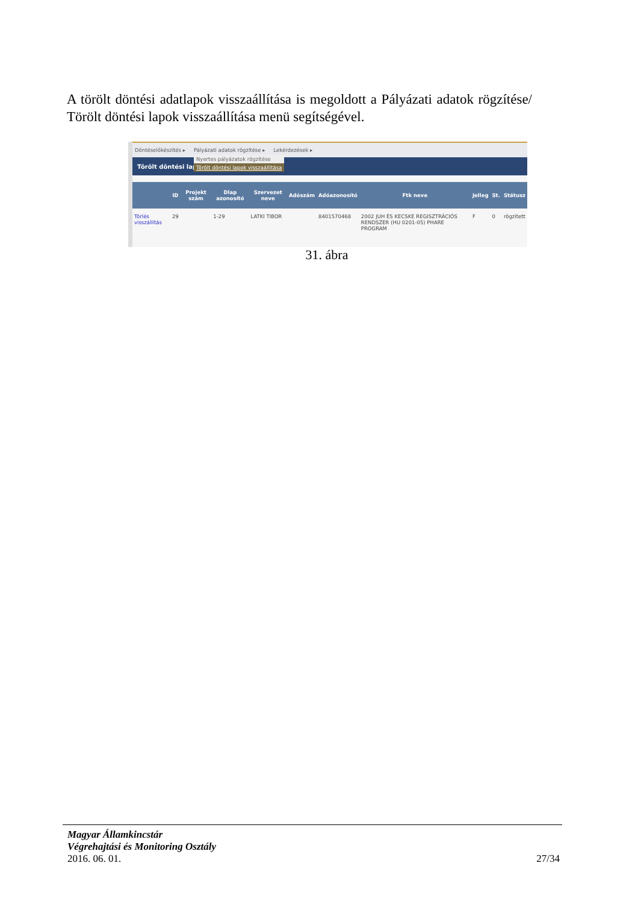A törölt döntési adatlapok visszaállítása is megoldott a Pályázati adatok rögzítése/ Törölt döntési lapok visszaállítása menü segítségével.
Döntéselőkészítés ▸ Pályázati adatok rögzítése ▸ Lekérdezések ▸
Törölt döntési lap
Nyertes pályázatok rögzítése
Törölt döntési lapok visszaállítása
| | ID | Projekt szám | Dlap azonosító | Szervezet neve | Adószám | Adóazonosító | Ftk neve | Jelleg | St. | Státusz |
| --- | --- | --- | --- | --- | --- | --- | --- | --- | --- | --- |
| Törlés visszállítás | 29 | | 1-29 | LATKI TIBOR | | 8401570468 | 2002 JUH ÉS KECSKE REGISZTRÁCIÓS RENDSZER (HU 0201-05) PHARE PROGRAM | F | 0 | rögzített |
31. ábra
Magyar Államkincstár
Végrehajtási és Monitoring Osztály
2016. 06. 01. 27/34